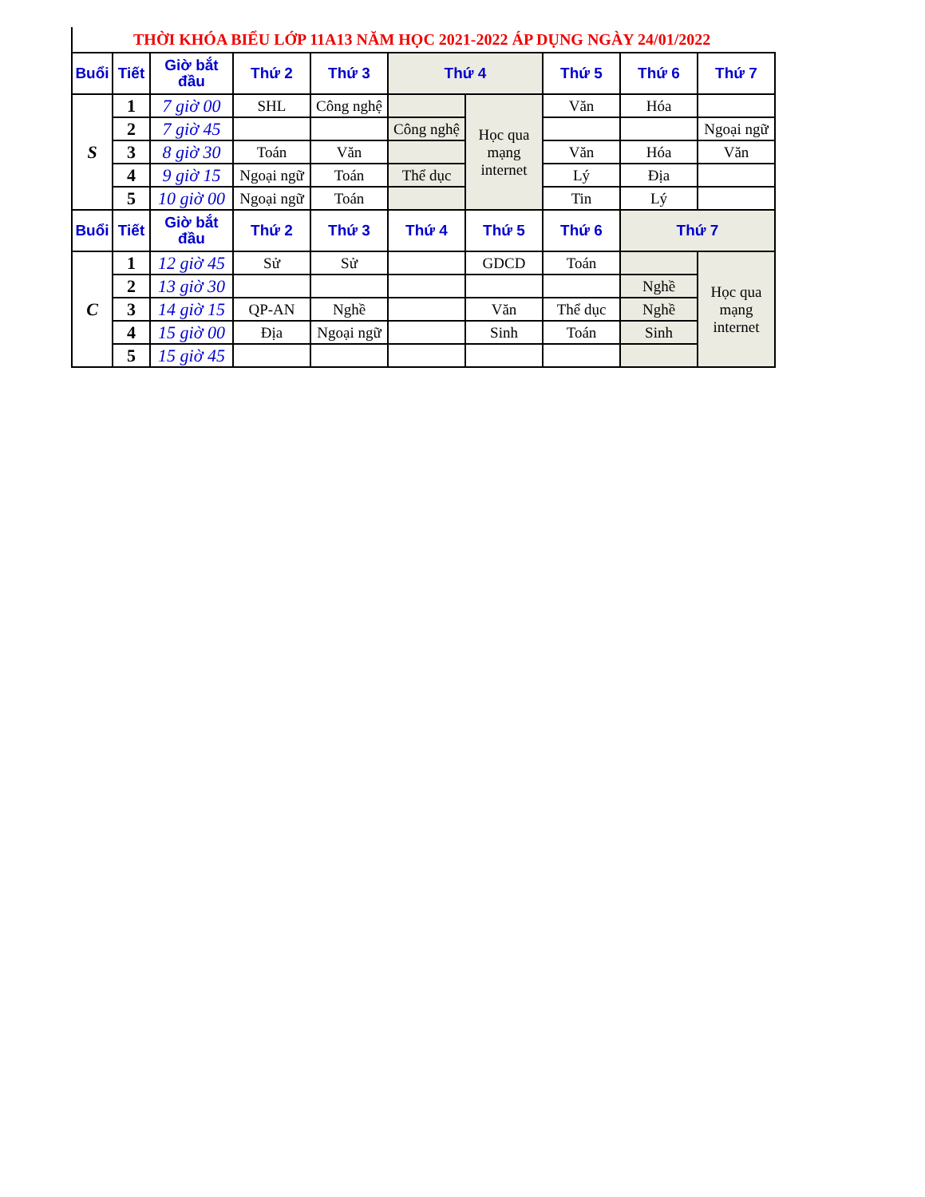THỜI KHÓA BIỂU LỚP 11A13 NĂM HỌC 2021-2022 ÁP DỤNG NGÀY 24/01/2022
| Buổi | Tiết | Giờ bắt đầu | Thứ 2 | Thứ 3 | Thứ 4 | | Thứ 5 | Thứ 6 | Thứ 7 |
| --- | --- | --- | --- | --- | --- | --- | --- | --- | --- |
| S | 1 | 7 giờ 00 | SHL | Công nghệ | | Học qua mạng internet | Văn | Hóa | |
| | 2 | 7 giờ 45 | | | Công nghệ | | | | Ngoại ngữ |
| | 3 | 8 giờ 30 | Toán | Văn | | | Văn | Hóa | Văn |
| | 4 | 9 giờ 15 | Ngoại ngữ | Toán | Thể dục | | Lý | Địa | |
| | 5 | 10 giờ 00 | Ngoại ngữ | Toán | | | Tin | Lý | |
| Buổi | Tiết | Giờ bắt đầu | Thứ 2 | Thứ 3 | Thứ 4 | Thứ 5 | Thứ 6 | Thứ 7 | |
| C | 1 | 12 giờ 45 | Sử | Sử | | GDCD | Toán | | Học qua mạng internet |
| | 2 | 13 giờ 30 | | | | | | Nghề | |
| | 3 | 14 giờ 15 | QP-AN | Nghề | | Văn | Thể dục | Nghề | |
| | 4 | 15 giờ 00 | Địa | Ngoại ngữ | | Sinh | Toán | Sinh | |
| | 5 | 15 giờ 45 | | | | | | | |